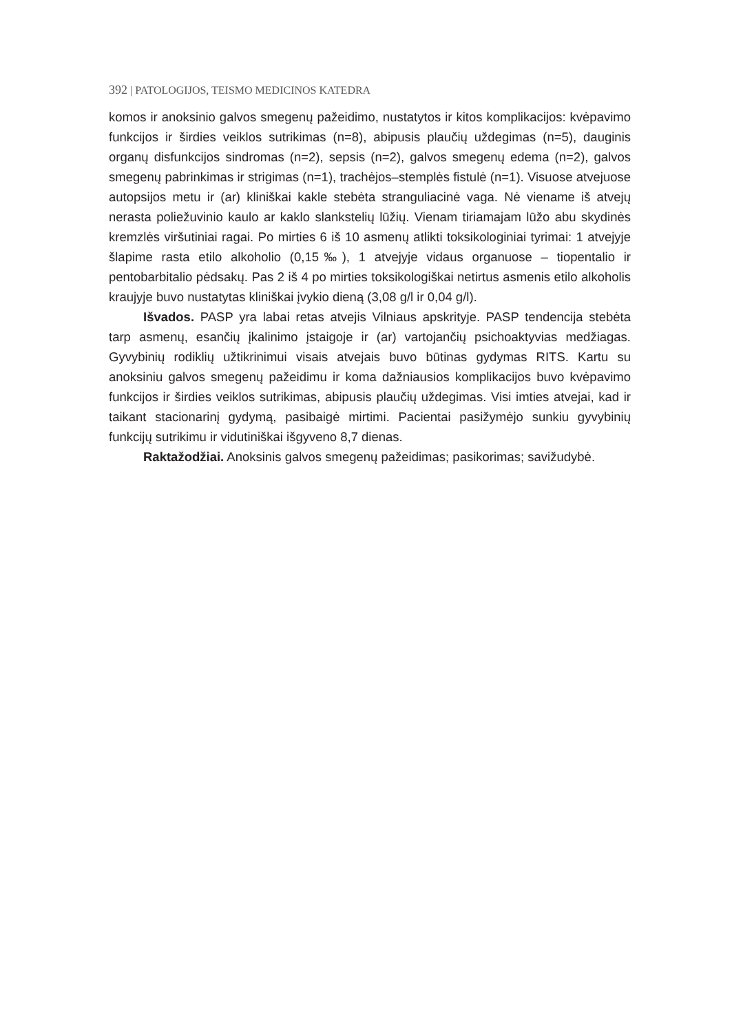392 | PATOLOGIJOS, TEISMO MEDICINOS KATEDRA
komos ir anoksinio galvos smegenų pažeidimo, nustatytos ir kitos komplikacijos: kvėpavimo funkcijos ir širdies veiklos sutrikimas (n=8), abipusis plaučių uždegimas (n=5), dauginis organų disfunkcijos sindromas (n=2), sepsis (n=2), galvos smegenų edema (n=2), galvos smegenų pabrinkimas ir strigimas (n=1), trachėjos–stemplės fistulė (n=1). Visuose atvejuose autopsijos metu ir (ar) kliniškai kakle stebėta stranguliacinė vaga. Nė viename iš atvejų nerasta poliežuvinio kaulo ar kaklo slankstelių lūžių. Vienam tiriamajam lūžo abu skydinės kremzlės viršutiniai ragai. Po mirties 6 iš 10 asmenų atlikti toksikologiniai tyrimai: 1 atvejyje šlapime rasta etilo alkoholio (0,15‰), 1 atvejyje vidaus organuose – tiopentalio ir pentobarbitalio pėdsakų. Pas 2 iš 4 po mirties toksikologiškai netirtus asmenis etilo alkoholis kraujyje buvo nustatytas kliniškai įvykio dieną (3,08 g/l ir 0,04 g/l).
Išvados. PASP yra labai retas atvejis Vilniaus apskrityje. PASP tendencija stebėta tarp asmenų, esančių įkalinimo įstaigoje ir (ar) vartojančių psichoaktyvias medžiagas. Gyvybinių rodiklių užtikrinimui visais atvejais buvo būtinas gydymas RITS. Kartu su anoksiniu galvos smegenų pažeidimu ir koma dažniausios komplikacijos buvo kvėpavimo funkcijos ir širdies veiklos sutrikimas, abipusis plaučių uždegimas. Visi imties atvejai, kad ir taikant stacionarinį gydymą, pasibaigė mirtimi. Pacientai pasižymėjo sunkiu gyvybinių funkcijų sutrikimu ir vidutiniškai išgyveno 8,7 dienas.
Raktažodžiai. Anoksinis galvos smegenų pažeidimas; pasikorimas; savižudybė.